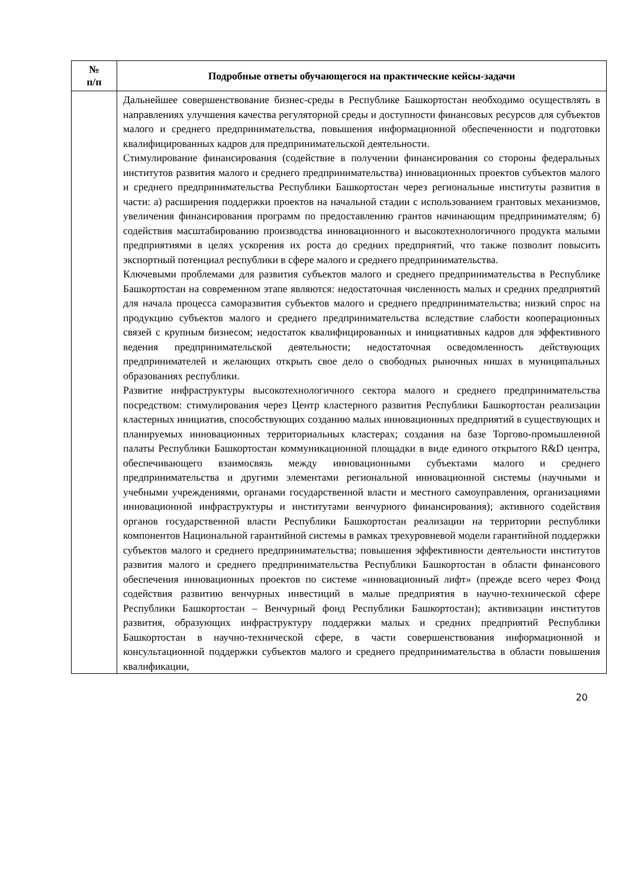| № п/п | Подробные ответы обучающегося на практические кейсы-задачи |
| --- | --- |
| | Дальнейшее совершенствование бизнес-среды в Республике Башкортостан необходимо осуществлять в направлениях улучшения качества регуляторной среды и доступности финансовых ресурсов для субъектов малого и среднего предпринимательства, повышения информационной обеспеченности и подготовки квалифицированных кадров для предпринимательской деятельности. Стимулирование финансирования (содействие в получении финансирования со стороны федеральных институтов развития малого и среднего предпринимательства) инновационных проектов субъектов малого и среднего предпринимательства Республики Башкортостан через региональные институты развития в части: а) расширения поддержки проектов на начальной стадии с использованием грантовых механизмов, увеличения финансирования программ по предоставлению грантов начинающим предпринимателям; б) содействия масштабированию производства инновационного и высокотехнологичного продукта малыми предприятиями в целях ускорения их роста до средних предприятий, что также позволит повысить экспортный потенциал республики в сфере малого и среднего предпринимательства. Ключевыми проблемами для развития субъектов малого и среднего предпринимательства в Республике Башкортостан на современном этапе являются: недостаточная численность малых и средних предприятий для начала процесса саморазвития субъектов малого и среднего предпринимательства; низкий спрос на продукцию субъектов малого и среднего предпринимательства вследствие слабости кооперационных связей с крупным бизнесом; недостаток квалифицированных и инициативных кадров для эффективного ведения предпринимательской деятельности; недостаточная осведомленность действующих предпринимателей и желающих открыть свое дело о свободных рыночных нишах в муниципальных образованиях республики. Развитие инфраструктуры высокотехнологичного сектора малого и среднего предпринимательства посредством: стимулирования через Центр кластерного развития Республики Башкортостан реализации кластерных инициатив, способствующих созданию малых инновационных предприятий в существующих и планируемых инновационных территориальных кластерах; создания на базе Торгово-промышленной палаты Республики Башкортостан коммуникационной площадки в виде единого открытого R&D центра, обеспечивающего взаимосвязь между инновационными субъектами малого и среднего предпринимательства и другими элементами региональной инновационной системы (научными и учебными учреждениями, органами государственной власти и местного самоуправления, организациями инновационной инфраструктуры и институтами венчурного финансирования); активного содействия органов государственной власти Республики Башкортостан реализации на территории республики компонентов Национальной гарантийной системы в рамках трехуровневой модели гарантийной поддержки субъектов малого и среднего предпринимательства; повышения эффективности деятельности институтов развития малого и среднего предпринимательства Республики Башкортостан в области финансового обеспечения инновационных проектов по системе «инновационный лифт» (прежде всего через Фонд содействия развитию венчурных инвестиций в малые предприятия в научно-технической сфере Республики Башкортостан – Венчурный фонд Республики Башкортостан); активизации институтов развития, образующих инфраструктуру поддержки малых и средних предприятий Республики Башкортостан в научно-технической сфере, в части совершенствования информационной и консультационной поддержки субъектов малого и среднего предпринимательства в области повышения квалификации, |
20